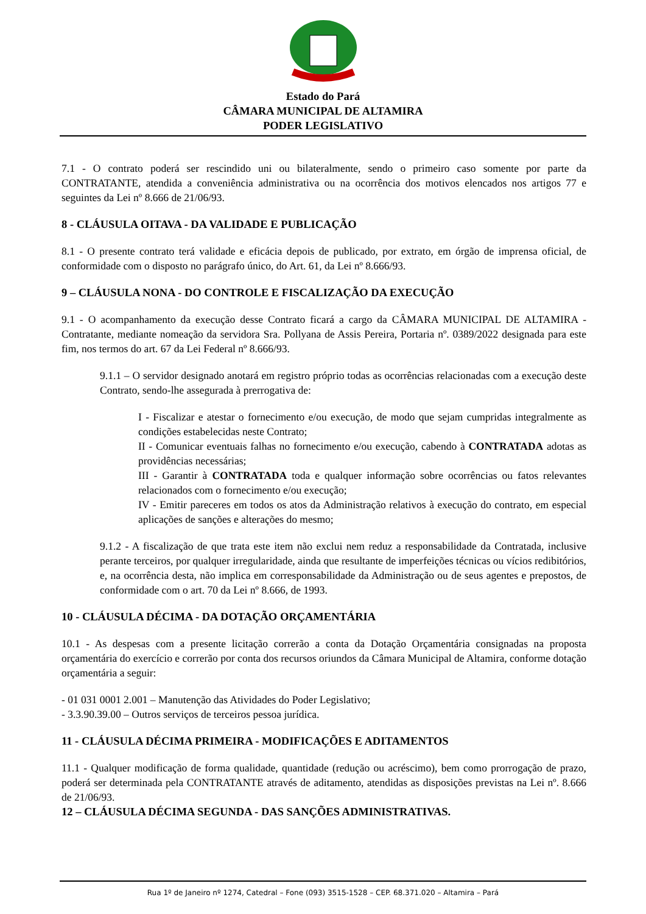Estado do Pará
CÂMARA MUNICIPAL DE ALTAMIRA
PODER LEGISLATIVO
7.1 - O contrato poderá ser rescindido uni ou bilateralmente, sendo o primeiro caso somente por parte da CONTRATANTE, atendida a conveniência administrativa ou na ocorrência dos motivos elencados nos artigos 77 e seguintes da Lei nº 8.666 de 21/06/93.
8 - CLÁUSULA OITAVA - DA VALIDADE E PUBLICAÇÃO
8.1 - O presente contrato terá validade e eficácia depois de publicado, por extrato, em órgão de imprensa oficial, de conformidade com o disposto no parágrafo único, do Art. 61, da Lei nº 8.666/93.
9 – CLÁUSULA NONA - DO CONTROLE E FISCALIZAÇÃO DA EXECUÇÃO
9.1 - O acompanhamento da execução desse Contrato ficará a cargo da CÂMARA MUNICIPAL DE ALTAMIRA - Contratante, mediante nomeação da servidora Sra. Pollyana de Assis Pereira, Portaria nº. 0389/2022 designada para este fim, nos termos do art. 67 da Lei Federal nº 8.666/93.
9.1.1 – O servidor designado anotará em registro próprio todas as ocorrências relacionadas com a execução deste Contrato, sendo-lhe assegurada à prerrogativa de:
I - Fiscalizar e atestar o fornecimento e/ou execução, de modo que sejam cumpridas integralmente as condições estabelecidas neste Contrato;
II - Comunicar eventuais falhas no fornecimento e/ou execução, cabendo à CONTRATADA adotas as providências necessárias;
III - Garantir à CONTRATADA toda e qualquer informação sobre ocorrências ou fatos relevantes relacionados com o fornecimento e/ou execução;
IV - Emitir pareceres em todos os atos da Administração relativos à execução do contrato, em especial aplicações de sanções e alterações do mesmo;
9.1.2 - A fiscalização de que trata este item não exclui nem reduz a responsabilidade da Contratada, inclusive perante terceiros, por qualquer irregularidade, ainda que resultante de imperfeições técnicas ou vícios redibitórios, e, na ocorrência desta, não implica em corresponsabilidade da Administração ou de seus agentes e prepostos, de conformidade com o art. 70 da Lei nº 8.666, de 1993.
10 - CLÁUSULA DÉCIMA - DA DOTAÇÃO ORÇAMENTÁRIA
10.1 - As despesas com a presente licitação correrão a conta da Dotação Orçamentária consignadas na proposta orçamentária do exercício e correrão por conta dos recursos oriundos da Câmara Municipal de Altamira, conforme dotação orçamentária a seguir:
- 01 031 0001 2.001 – Manutenção das Atividades do Poder Legislativo;
- 3.3.90.39.00 – Outros serviços de terceiros pessoa jurídica.
11 - CLÁUSULA DÉCIMA PRIMEIRA - MODIFICAÇÕES E ADITAMENTOS
11.1 - Qualquer modificação de forma qualidade, quantidade (redução ou acréscimo), bem como prorrogação de prazo, poderá ser determinada pela CONTRATANTE através de aditamento, atendidas as disposições previstas na Lei nº. 8.666 de 21/06/93.
12 – CLÁUSULA DÉCIMA SEGUNDA - DAS SANÇÕES ADMINISTRATIVAS.
Rua 1º de Janeiro nº 1274, Catedral – Fone (093) 3515-1528 – CEP. 68.371.020 – Altamira – Pará